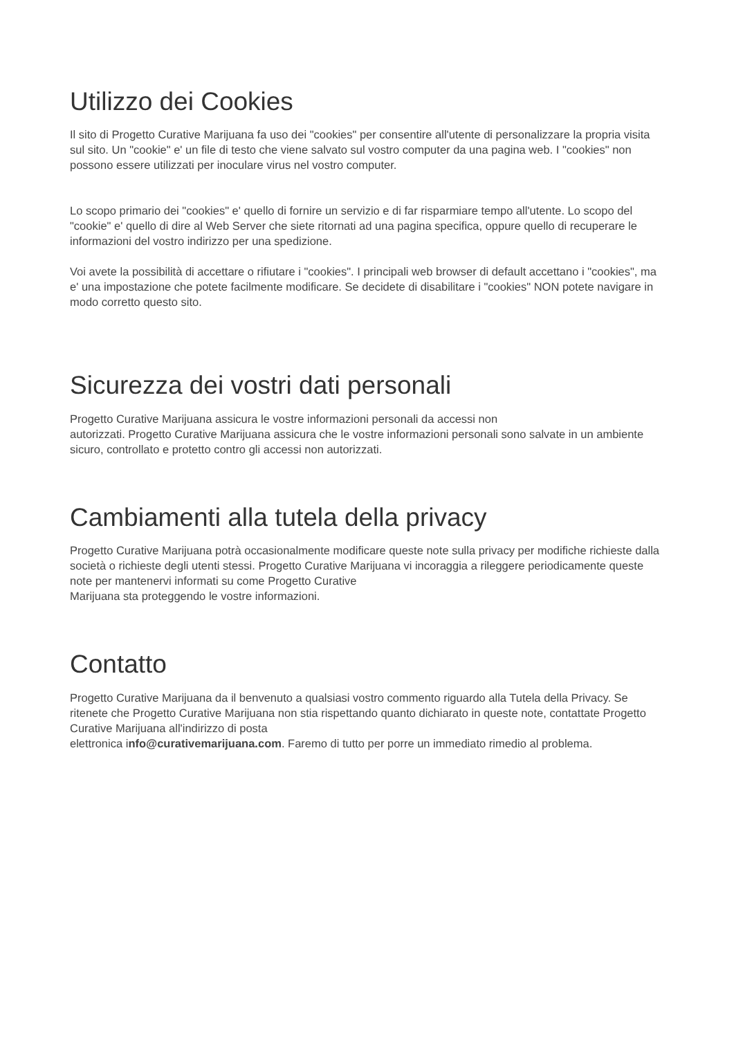Utilizzo dei Cookies
Il sito di Progetto Curative Marijuana fa uso dei "cookies" per consentire all'utente di personalizzare la propria visita sul sito. Un "cookie" e' un file di testo che viene salvato sul vostro computer da una pagina web. I "cookies" non possono essere utilizzati per inoculare virus nel vostro computer.
Lo scopo primario dei "cookies" e' quello di fornire un servizio e di far risparmiare tempo all'utente. Lo scopo del "cookie" e' quello di dire al Web Server che siete ritornati ad una pagina specifica, oppure quello di recuperare le informazioni del vostro indirizzo per una spedizione.
Voi avete la possibilità di accettare o rifiutare i "cookies". I principali web browser di default accettano i "cookies", ma e' una impostazione che potete facilmente modificare. Se decidete di disabilitare i "cookies" NON potete navigare in modo corretto questo sito.
Sicurezza dei vostri dati personali
Progetto Curative Marijuana assicura le vostre informazioni personali da accessi non
autorizzati. Progetto Curative Marijuana assicura che le vostre informazioni personali sono salvate in un ambiente sicuro, controllato e protetto contro gli accessi non autorizzati.
Cambiamenti alla tutela della privacy
Progetto Curative Marijuana potrà occasionalmente modificare queste note sulla privacy per modifiche richieste dalla società o richieste degli utenti stessi. Progetto Curative Marijuana vi incoraggia a rileggere periodicamente queste note per mantenervi informati su come Progetto Curative
Marijuana sta proteggendo le vostre informazioni.
Contatto
Progetto Curative Marijuana da il benvenuto a qualsiasi vostro commento riguardo alla Tutela della Privacy. Se ritenete che Progetto Curative Marijuana non stia rispettando quanto dichiarato in queste note, contattate Progetto Curative Marijuana all'indirizzo di posta
elettronica info@curativemarijuana.com. Faremo di tutto per porre un immediato rimedio al problema.